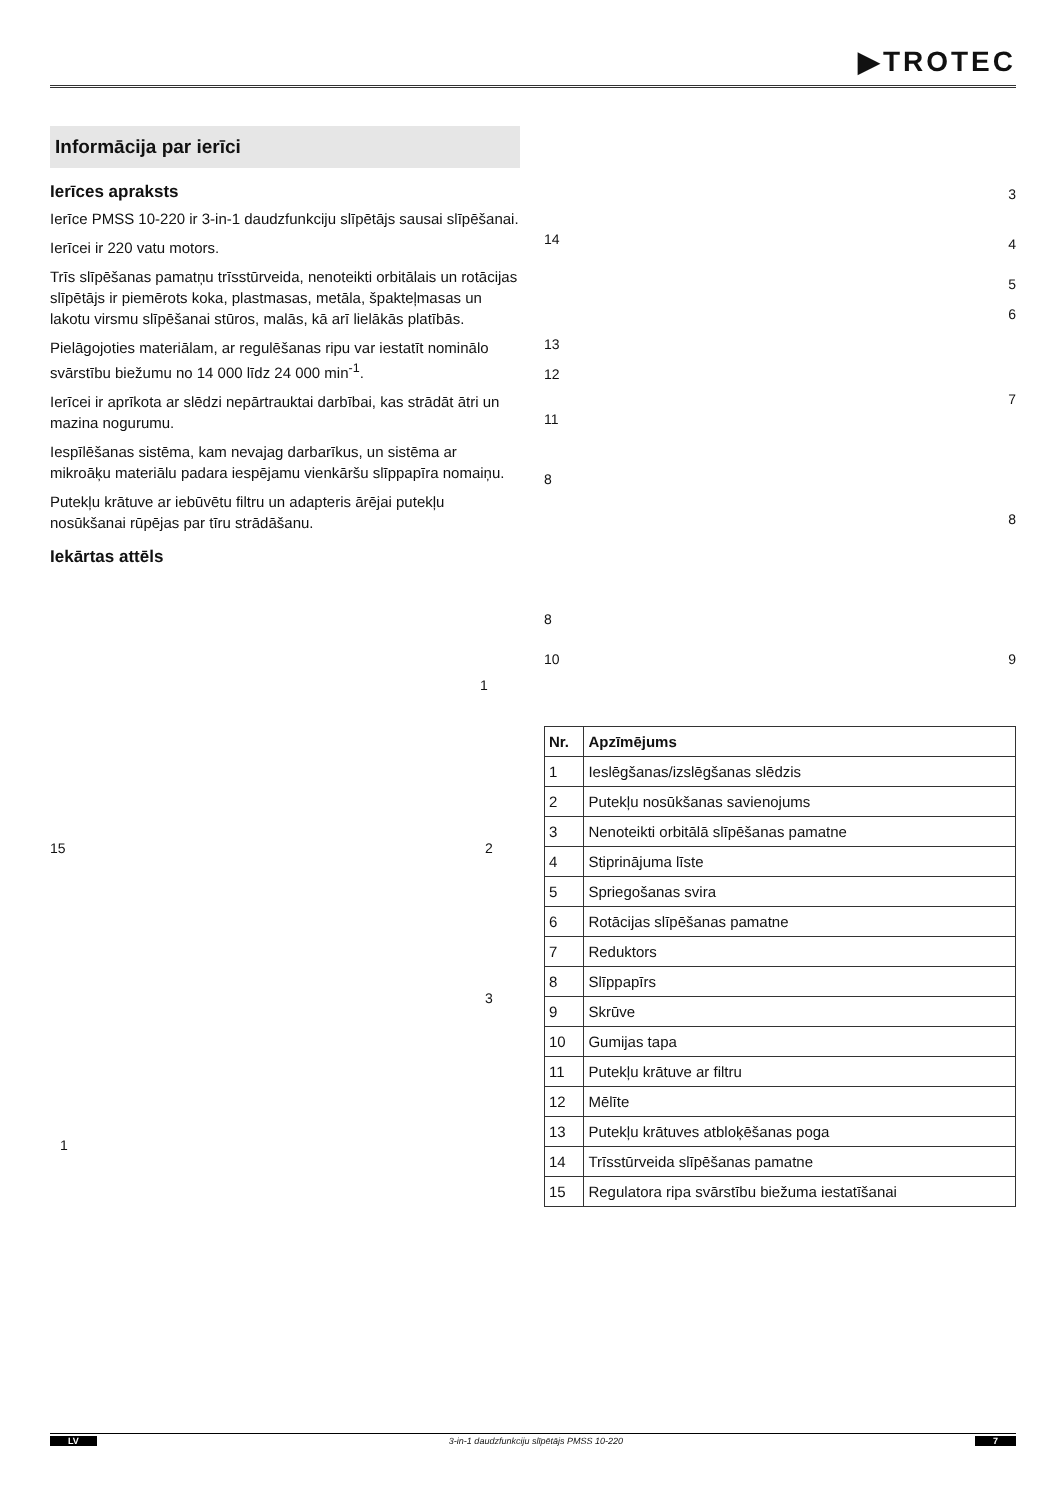▶TROTEC
Informācija par ierīci
Ierīces apraksts
Ierīce PMSS 10-220 ir 3-in-1 daudzfunkciju slīpētājs sausai slīpēšanai.
Ierīcei ir 220 vatu motors.
Trīs slīpēšanas pamatņu trīsstūrveida, nenoteikti orbitālais un rotācijas slīpētājs ir piemērots koka, plastmasas, metāla, špakteļmasas un lakotu virsmu slīpēšanai stūros, malās, kā arī lielākās platībās.
Pielāgojoties materiālam, ar regulēšanas ripu var iestatīt nominālo svārstību biežumu no 14 000 līdz 24 000 min<sup>-1</sup>.
Ierīcei ir aprīkota ar slēdzi nepārtrauktai darbībai, kas strādāt ātri un mazina nogurumu.
Iespīlēšanas sistēma, kam nevajag darbarīkus, un sistēma ar mikroāķu materiālu padara iespējamu vienkāršu slīppapīra nomaiņu.
Putekļu krātuve ar iebūvētu filtru un adapteris ārējai putekļu nosūkšanai rūpējas par tīru strādāšanu.
Iekārtas attēls
1
15 2
3
1
3
14 4
5
6
13
12
7
11
8
8
8
10 9
| Nr. | Apzīmējums |
| --- | --- |
| 1 | Ieslēgšanas/izslēgšanas slēdzis |
| 2 | Putekļu nosūkšanas savienojums |
| 3 | Nenoteikti orbitālā slīpēšanas pamatne |
| 4 | Stiprinājuma līste |
| 5 | Spriegošanas svira |
| 6 | Rotācijas slīpēšanas pamatne |
| 7 | Reduktors |
| 8 | Slīppapīrs |
| 9 | Skrūve |
| 10 | Gumijas tapa |
| 11 | Putekļu krātuve ar filtru |
| 12 | Mēlīte |
| 13 | Putekļu krātuves atbloķēšanas poga |
| 14 | Trīsstūrveida slīpēšanas pamatne |
| 15 | Regulatora ripa svārstību biežuma iestatīšanai |
LV 3-in-1 daudzfunkciju slīpētājs PMSS 10-220 7